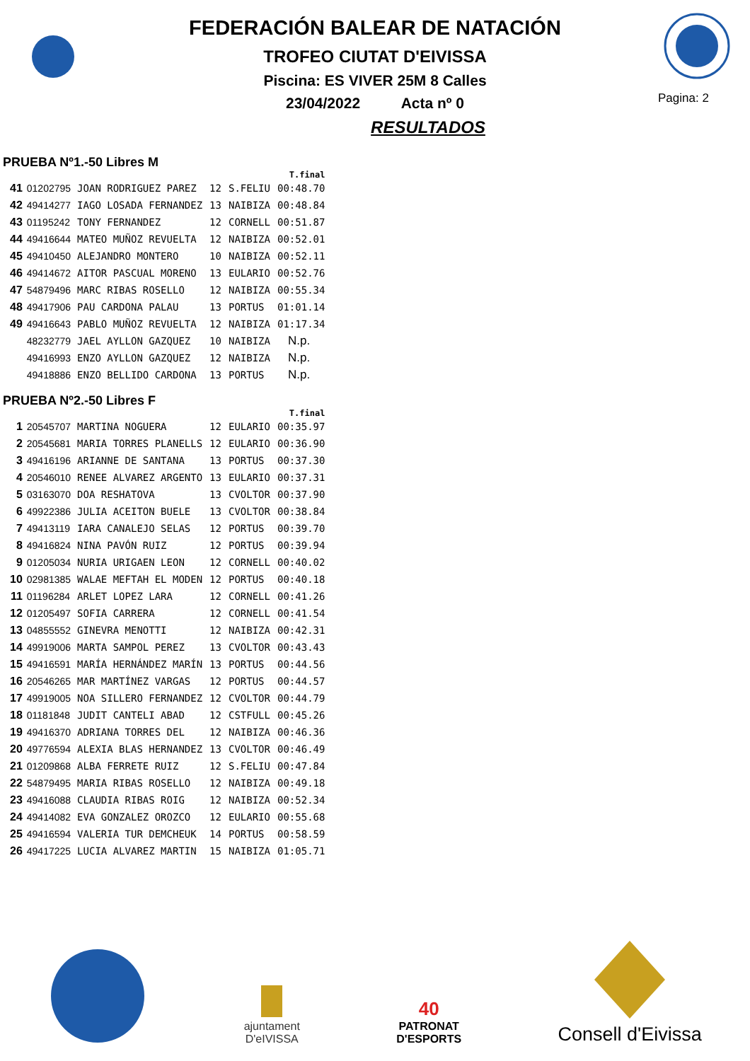FEDERACIÓN BALEAR DE NATACIÓN
TROFEO CIUTAT D'EIVISSA
Piscina: ES VIVER 25M 8 Calles
23/04/2022 Acta nº 0
RESULTADOS
Pagina: 2
PRUEBA Nº1.-50 Libres M
| | | | | | T.final |
| --- | --- | --- | --- | --- | --- |
| 41 | 01202795 | JOAN RODRIGUEZ PAREZ | 12 | S.FELIU | 00:48.70 |
| 42 | 49414277 | IAGO LOSADA FERNANDEZ | 13 | NAIBIZA | 00:48.84 |
| 43 | 01195242 | TONY FERNANDEZ | 12 | CORNELL | 00:51.87 |
| 44 | 49416644 | MATEO MUÑOZ REVUELTA | 12 | NAIBIZA | 00:52.01 |
| 45 | 49410450 | ALEJANDRO MONTERO | 10 | NAIBIZA | 00:52.11 |
| 46 | 49414672 | AITOR PASCUAL MORENO | 13 | EULARIO | 00:52.76 |
| 47 | 54879496 | MARC RIBAS ROSELLO | 12 | NAIBIZA | 00:55.34 |
| 48 | 49417906 | PAU CARDONA PALAU | 13 | PORTUS | 01:01.14 |
| 49 | 49416643 | PABLO MUÑOZ REVUELTA | 12 | NAIBIZA | 01:17.34 |
| | 48232779 | JAEL AYLLON GAZQUEZ | 10 | NAIBIZA | N.p. |
| | 49416993 | ENZO AYLLON GAZQUEZ | 12 | NAIBIZA | N.p. |
| | 49418886 | ENZO BELLIDO CARDONA | 13 | PORTUS | N.p. |
PRUEBA Nº2.-50 Libres F
| | | | | | T.final |
| --- | --- | --- | --- | --- | --- |
| 1 | 20545707 | MARTINA NOGUERA | 12 | EULARIO | 00:35.97 |
| 2 | 20545681 | MARIA TORRES PLANELLS | 12 | EULARIO | 00:36.90 |
| 3 | 49416196 | ARIANNE DE SANTANA | 13 | PORTUS | 00:37.30 |
| 4 | 20546010 | RENEE ALVAREZ ARGENTO | 13 | EULARIO | 00:37.31 |
| 5 | 03163070 | DOA RESHATOVA | 13 | CVOLTOR | 00:37.90 |
| 6 | 49922386 | JULIA ACEITON BUELE | 13 | CVOLTOR | 00:38.84 |
| 7 | 49413119 | IARA CANALEJO SELAS | 12 | PORTUS | 00:39.70 |
| 8 | 49416824 | NINA PAVÓN RUIZ | 12 | PORTUS | 00:39.94 |
| 9 | 01205034 | NURIA URIGAEN LEON | 12 | CORNELL | 00:40.02 |
| 10 | 02981385 | WALAE MEFTAH EL MODEN | 12 | PORTUS | 00:40.18 |
| 11 | 01196284 | ARLET LOPEZ LARA | 12 | CORNELL | 00:41.26 |
| 12 | 01205497 | SOFIA CARRERA | 12 | CORNELL | 00:41.54 |
| 13 | 04855552 | GINEVRA MENOTTI | 12 | NAIBIZA | 00:42.31 |
| 14 | 49919006 | MARTA SAMPOL PEREZ | 13 | CVOLTOR | 00:43.43 |
| 15 | 49416591 | MARÍA HERNÁNDEZ MARÍN | 13 | PORTUS | 00:44.56 |
| 16 | 20546265 | MAR MARTÍNEZ VARGAS | 12 | PORTUS | 00:44.57 |
| 17 | 49919005 | NOA SILLERO FERNANDEZ | 12 | CVOLTOR | 00:44.79 |
| 18 | 01181848 | JUDIT CANTELI ABAD | 12 | CSTFULL | 00:45.26 |
| 19 | 49416370 | ADRIANA TORRES DEL | 12 | NAIBIZA | 00:46.36 |
| 20 | 49776594 | ALEXIA BLAS HERNANDEZ | 13 | CVOLTOR | 00:46.49 |
| 21 | 01209868 | ALBA FERRETE RUIZ | 12 | S.FELIU | 00:47.84 |
| 22 | 54879495 | MARIA RIBAS ROSELLO | 12 | NAIBIZA | 00:49.18 |
| 23 | 49416088 | CLAUDIA RIBAS ROIG | 12 | NAIBIZA | 00:52.34 |
| 24 | 49414082 | EVA GONZALEZ OROZCO | 12 | EULARIO | 00:55.68 |
| 25 | 49416594 | VALERIA TUR DEMCHEUK | 14 | PORTUS | 00:58.59 |
| 26 | 49417225 | LUCIA ALVAREZ MARTIN | 15 | NAIBIZA | 01:05.71 |
ajuntament
D'eIVISSA
40
PATRONAT
D'ESPORTS
Consell d'Eivissa